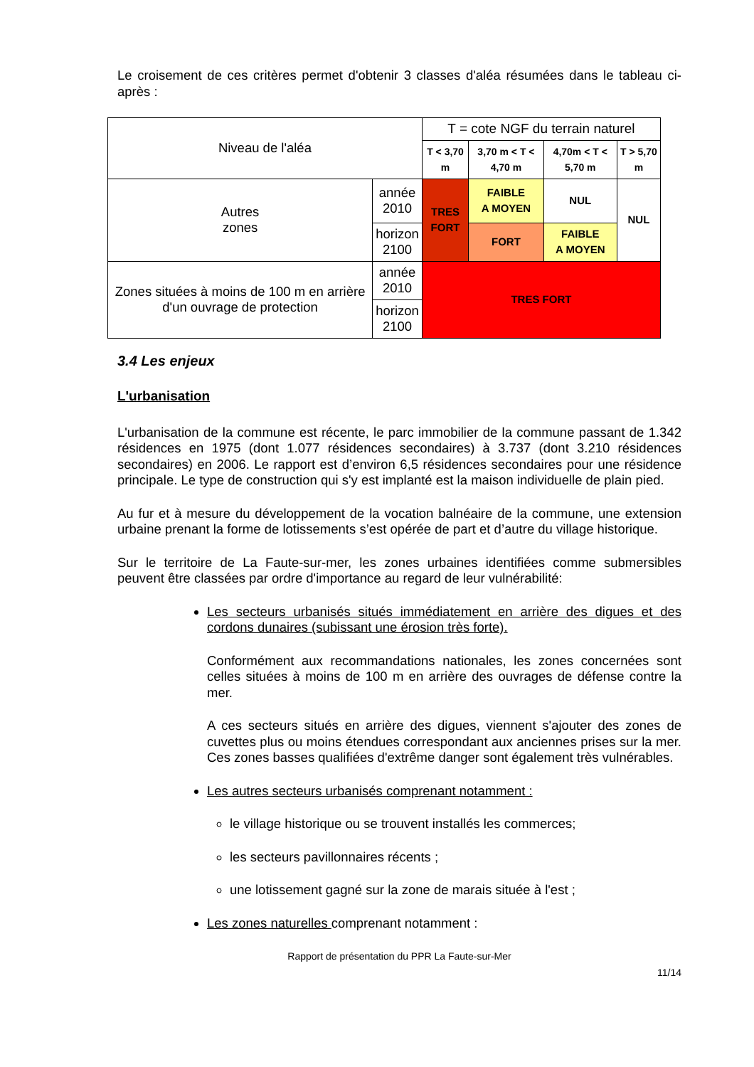Le croisement de ces critères permet d'obtenir 3 classes d'aléa résumées dans le tableau ci-après :
| Niveau de l'aléa | | T = cote NGF du terrain naturel | | | |
| | | T < 3,70 m | 3,70 m < T < 4,70 m | 4,70m < T < 5,70 m | T > 5,70 m |
| Autres zones | année 2010 | TRES FORT | FAIBLE A MOYEN | NUL | NUL |
| | horizon 2100 | | FORT | FAIBLE A MOYEN | |
| Zones situées à moins de 100 m en arrière d'un ouvrage de protection | année 2010 | TRES FORT | | | |
| | horizon 2100 | | | | |
3.4 Les enjeux
L'urbanisation
L'urbanisation de la commune est récente, le parc immobilier de la commune passant de 1.342 résidences en 1975 (dont 1.077 résidences secondaires) à 3.737 (dont 3.210 résidences secondaires) en 2006. Le rapport est d’environ 6,5 résidences secondaires pour une résidence principale. Le type de construction qui s'y est implanté est la maison individuelle de plain pied.
Au fur et à mesure du développement de la vocation balnéaire de la commune, une extension urbaine prenant la forme de lotissements s’est opérée de part et d’autre du village historique.
Sur le territoire de La Faute-sur-mer, les zones urbaines identifiées comme submersibles peuvent être classées par ordre d'importance au regard de leur vulnérabilité:
Les secteurs urbanisés situés immédiatement en arrière des digues et des cordons dunaires (subissant une érosion très forte).
Conformément aux recommandations nationales, les zones concernées sont celles situées à moins de 100 m en arrière des ouvrages de défense contre la mer.
A ces secteurs situés en arrière des digues, viennent s'ajouter des zones de cuvettes plus ou moins étendues correspondant aux anciennes prises sur la mer. Ces zones basses qualifiées d'extrême danger sont également très vulnérables.
Les autres secteurs urbanisés comprenant notamment :
le village historique ou se trouvent installés les commerces;
les secteurs pavillonnaires récents ;
une lotissement gagné sur la zone de marais située à l'est ;
Les zones naturelles comprenant notamment :
Rapport de présentation du PPR La Faute-sur-Mer
11/14